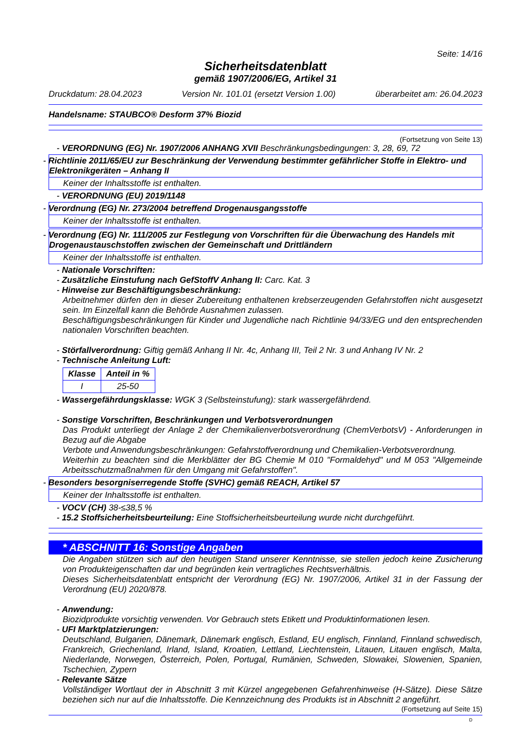Seite: 14/16
Sicherheitsdatenblatt
gemäß 1907/2006/EG, Artikel 31
Druckdatum: 28.04.2023 Version Nr. 101.01 (ersetzt Version 1.00) überarbeitet am: 26.04.2023
Handelsname: STAUBCO® Desform 37% Biozid
(Fortsetzung von Seite 13)
- VERORDNUNG (EG) Nr. 1907/2006 ANHANG XVII Beschränkungsbedingungen: 3, 28, 69, 72
- Richtlinie 2011/65/EU zur Beschränkung der Verwendung bestimmter gefährlicher Stoffe in Elektro- und Elektronikgeräten – Anhang II
Keiner der Inhaltsstoffe ist enthalten.
- VERORDNUNG (EU) 2019/1148
- Verordnung (EG) Nr. 273/2004 betreffend Drogenausgangsstoffe
Keiner der Inhaltsstoffe ist enthalten.
- Verordnung (EG) Nr. 111/2005 zur Festlegung von Vorschriften für die Überwachung des Handels mit Drogenaustauschstoffen zwischen der Gemeinschaft und Drittländern
Keiner der Inhaltsstoffe ist enthalten.
- Nationale Vorschriften:
- Zusätzliche Einstufung nach GefStoffV Anhang II: Carc. Kat. 3
- Hinweise zur Beschäftigungsbeschränkung:
Arbeitnehmer dürfen den in dieser Zubereitung enthaltenen krebserzeugenden Gefahrstoffen nicht ausgesetzt sein. Im Einzelfall kann die Behörde Ausnahmen zulassen.
Beschäftigungsbeschränkungen für Kinder und Jugendliche nach Richtlinie 94/33/EG und den entsprechenden nationalen Vorschriften beachten.
- Störfallverordnung: Giftig gemäß Anhang II Nr. 4c, Anhang III, Teil 2 Nr. 3 und Anhang IV Nr. 2
- Technische Anleitung Luft:
| Klasse | Anteil in % |
| --- | --- |
| I | 25-50 |
- Wassergefährdungsklasse: WGK 3 (Selbsteinstufung): stark wassergefährdend.
- Sonstige Vorschriften, Beschränkungen und Verbotsverordnungen
Das Produkt unterliegt der Anlage 2 der Chemikalienverbotsverordnung (ChemVerbotsV) - Anforderungen in Bezug auf die Abgabe
Verbote und Anwendungsbeschränkungen: Gefahrstoffverordnung und Chemikalien-Verbotsverordnung.
Weiterhin zu beachten sind die Merkblätter der BG Chemie M 010 "Formaldehyd" und M 053 "Allgemeinde Arbeitsschutzmaßnahmen für den Umgang mit Gefahrstoffen".
- Besonders besorgniserregende Stoffe (SVHC) gemäß REACH, Artikel 57
Keiner der Inhaltsstoffe ist enthalten.
- VOCV (CH) 38-≤38,5 %
- 15.2 Stoffsicherheitsbeurteilung: Eine Stoffsicherheitsbeurteilung wurde nicht durchgeführt.
* ABSCHNITT 16: Sonstige Angaben
Die Angaben stützen sich auf den heutigen Stand unserer Kenntnisse, sie stellen jedoch keine Zusicherung von Produkteigenschaften dar und begründen kein vertragliches Rechtsverhältnis.
Dieses Sicherheitsdatenblatt entspricht der Verordnung (EG) Nr. 1907/2006, Artikel 31 in der Fassung der Verordnung (EU) 2020/878.
- Anwendung:
Biozidprodukte vorsichtig verwenden. Vor Gebrauch stets Etikett und Produktinformationen lesen.
- UFI Marktplatzierungen:
Deutschland, Bulgarien, Dänemark, Dänemark englisch, Estland, EU englisch, Finnland, Finnland schwedisch, Frankreich, Griechenland, Irland, Island, Kroatien, Lettland, Liechtenstein, Litauen, Litauen englisch, Malta, Niederlande, Norwegen, Österreich, Polen, Portugal, Rumänien, Schweden, Slowakei, Slowenien, Spanien, Tschechien, Zypern
- Relevante Sätze
Vollständiger Wortlaut der in Abschnitt 3 mit Kürzel angegebenen Gefahrenhinweise (H-Sätze). Diese Sätze beziehen sich nur auf die Inhaltsstoffe. Die Kennzeichnung des Produkts ist in Abschnitt 2 angeführt.
(Fortsetzung auf Seite 15)
D